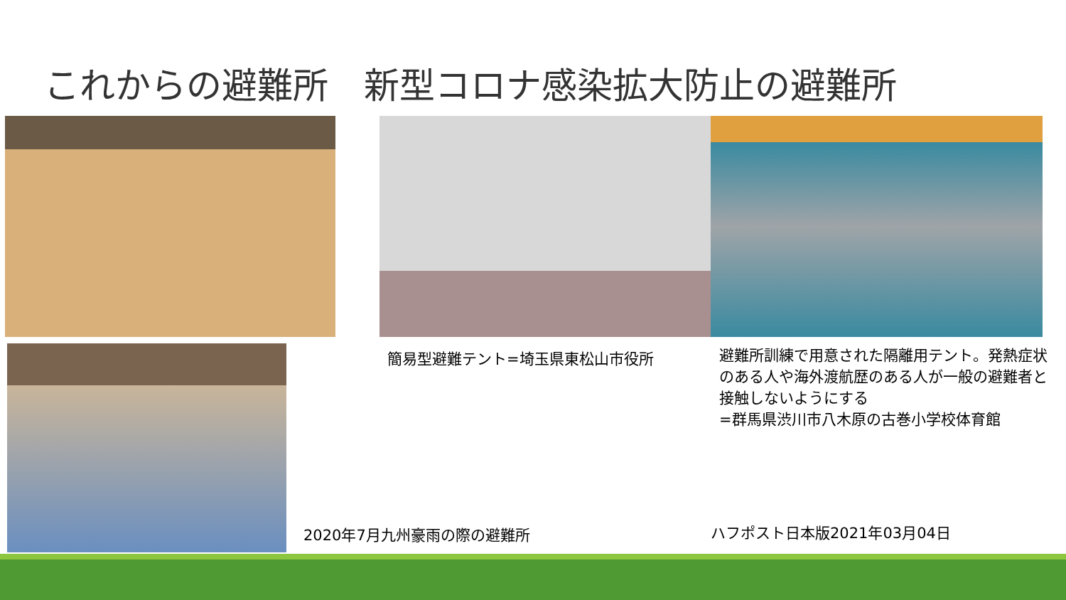これからの避難所　新型コロナ感染拡大防止の避難所
簡易型避難テント=埼玉県東松山市役所
避難所訓練で用意された隔離用テント。発熱症状のある人や海外渡航歴のある人が一般の避難者と接触しないようにする
=群馬県渋川市八木原の古巻小学校体育館
2020年7月九州豪雨の際の避難所 ハフポスト日本版2021年03月04日